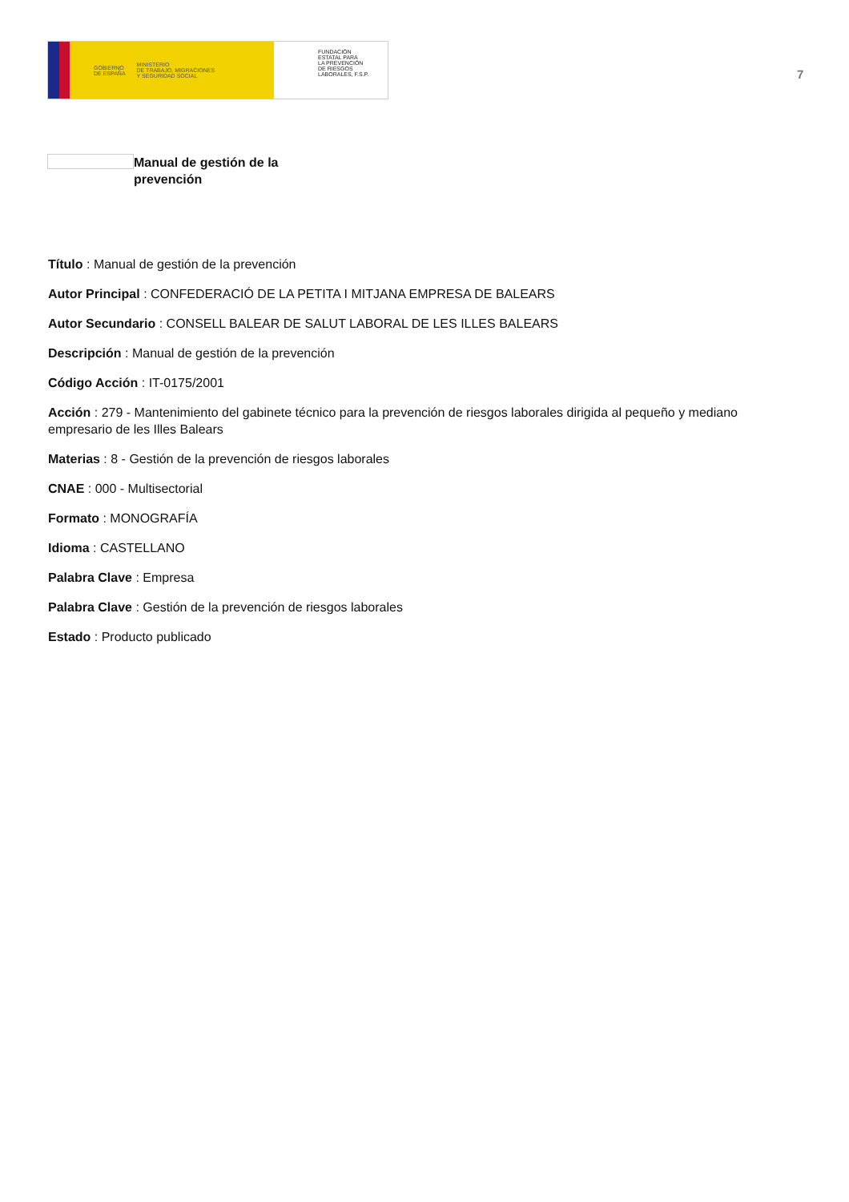GOBIERNO
DE ESPAÑA MINISTERIO
DE TRABAJO, MIGRACIONES
Y SEGURIDAD SOCIAL
FUNDACIÓN
ESTATAL PARA
LA PREVENCIÓN
DE RIESGOS
LABORALES, F.S.P.
7
Manual de gestión de la prevención
Título : Manual de gestión de la prevención
Autor Principal : CONFEDERACIÓ DE LA PETITA I MITJANA EMPRESA DE BALEARS
Autor Secundario : CONSELL BALEAR DE SALUT LABORAL DE LES ILLES BALEARS
Descripción : Manual de gestión de la prevención
Código Acción : IT-0175/2001
Acción : 279 - Mantenimiento del gabinete técnico para la prevención de riesgos laborales dirigida al pequeño y mediano empresario de les Illes Balears
Materias : 8 - Gestión de la prevención de riesgos laborales
CNAE : 000 - Multisectorial
Formato : MONOGRAFÍA
Idioma : CASTELLANO
Palabra Clave : Empresa
Palabra Clave : Gestión de la prevención de riesgos laborales
Estado : Producto publicado